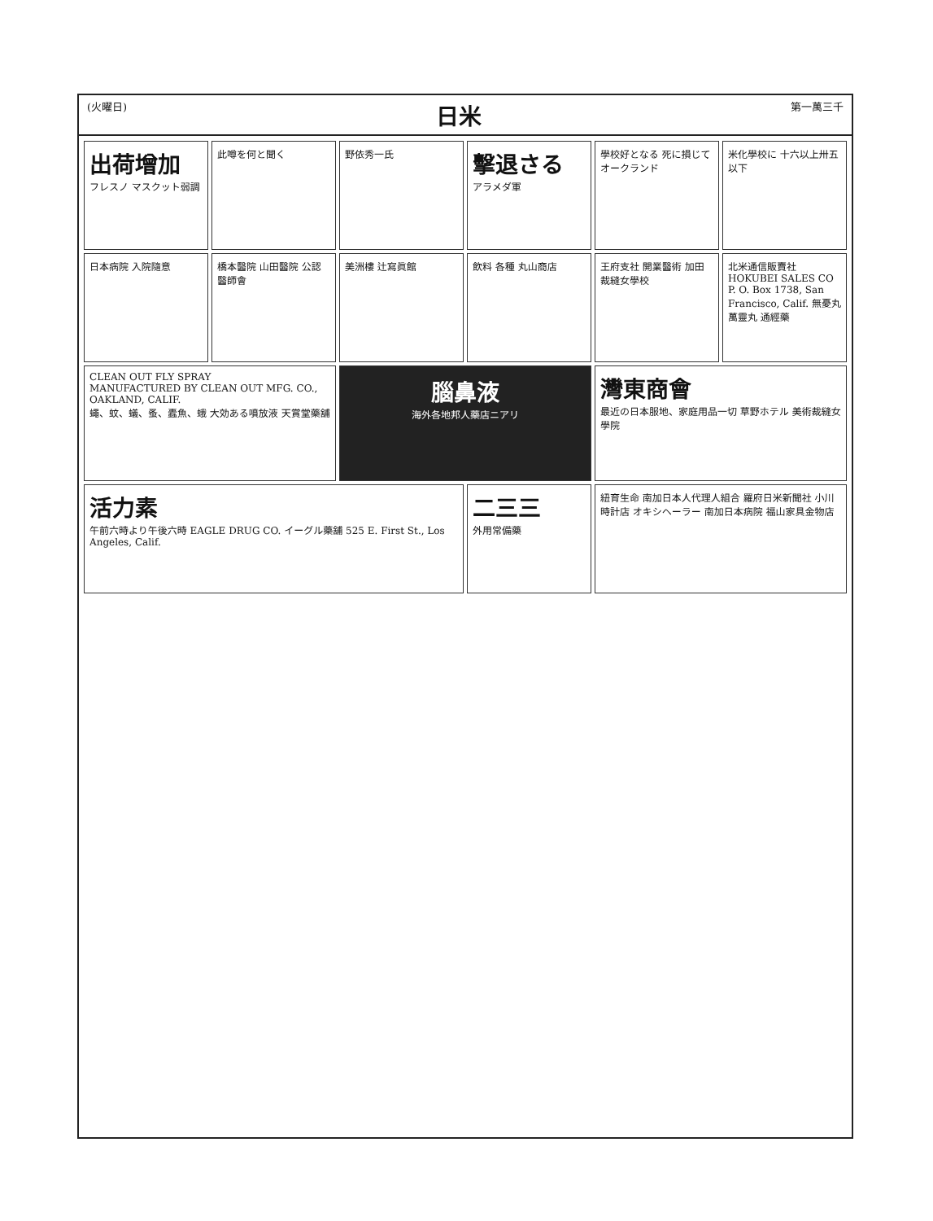(火曜日) 日米 第一萬三千
出荷增加
フレスノ マスクット弱調
此噂を何と聞く
野依秀一氏
擊退さる
アラメダ軍
學校好となる 死に損じて オークランド
米化學校に 十六以上卅五以下
日本病院 入院隨意
橋本醫院 山田醫院 公認醫師會
美洲樓 辻寫眞館
飲料 各種 丸山商店
王府支社 開業醫術 加田裁縫女學校
北米通信販賣社 HOKUBEI SALES CO P. O. Box 1738, San Francisco, Calif. 無憂丸 萬靈丸 通經藥
CLEAN OUT FLY SPRAY
MANUFACTURED BY CLEAN OUT MFG. CO., OAKLAND, CALIF.
蠅、蚊、蟻、蚤、蠹魚、蛾 大効ある噴放液 天賞堂藥舖
腦鼻液
海外各地邦人藥店ニアリ
灣東商會
最近の日本服地、家庭用品一切 草野ホテル 美術裁縫女學院
活力素
午前六時より午後六時 EAGLE DRUG CO. イーグル藥舖 525 E. First St., Los Angeles, Calif.
二三三
外用常備藥
紐育生命 南加日本人代理人組合 羅府日米新聞社 小川時計店 オキシヘーラー 南加日本病院 福山家具金物店